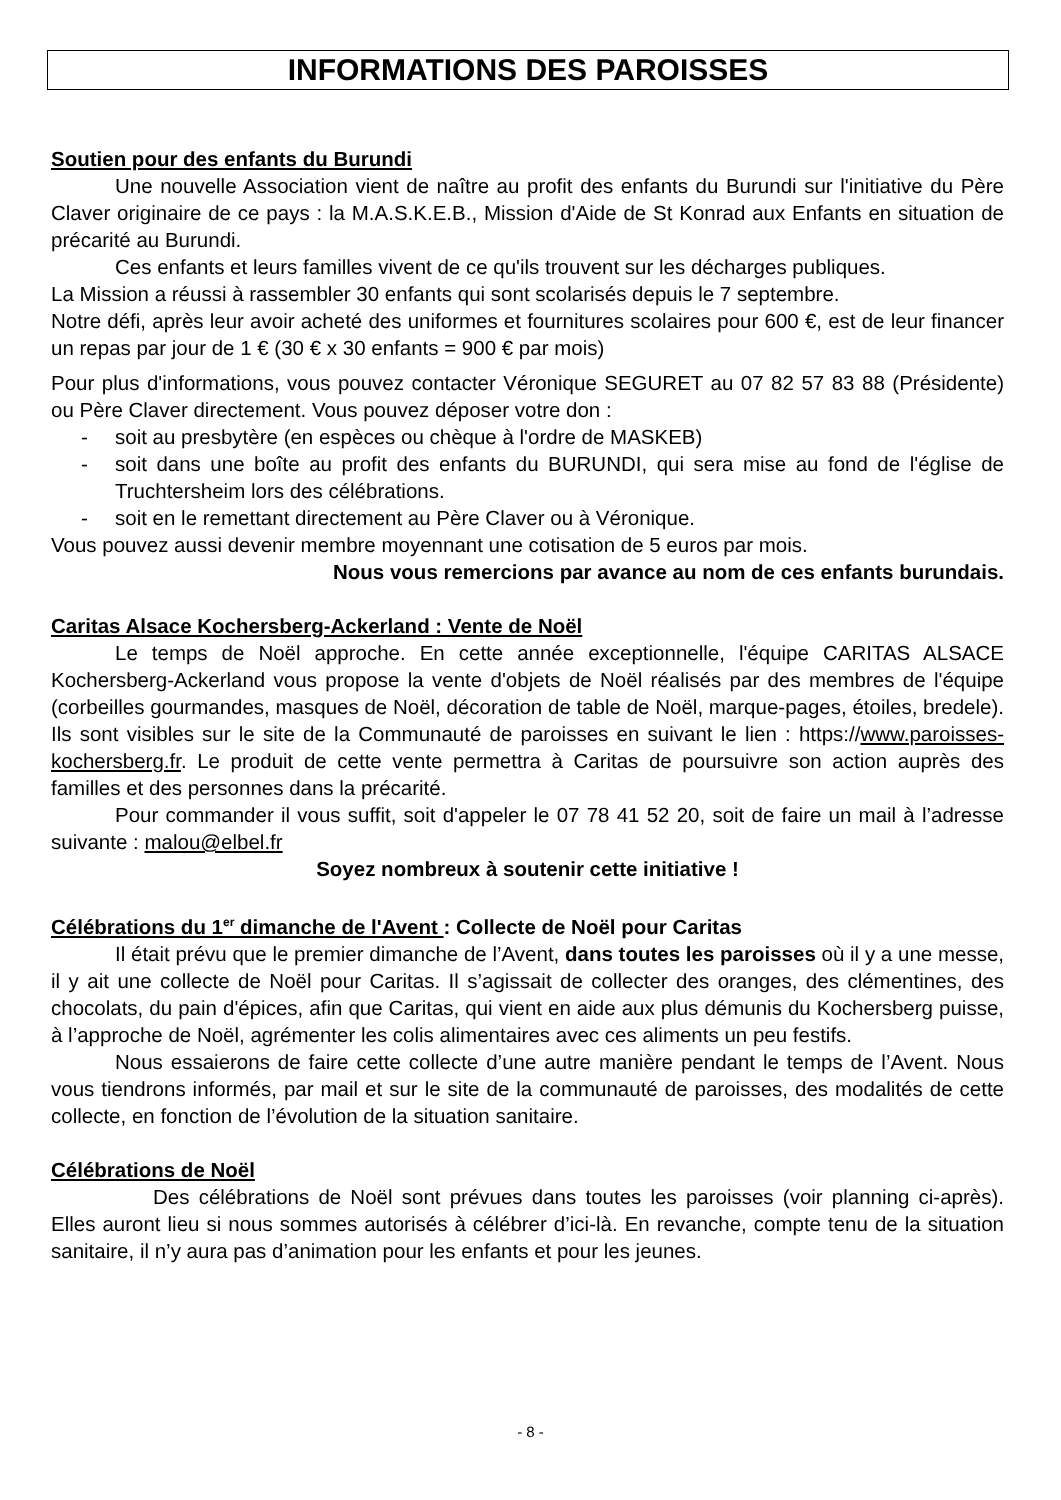INFORMATIONS DES PAROISSES
Soutien pour des enfants du Burundi
Une nouvelle Association vient de naître au profit des enfants du Burundi sur l'initiative du Père Claver originaire de ce pays : la M.A.S.K.E.B., Mission d'Aide de St Konrad aux Enfants en situation de précarité au Burundi.
Ces enfants et leurs familles vivent de ce qu'ils trouvent sur les décharges publiques.
La Mission a réussi à rassembler 30 enfants qui sont scolarisés depuis le 7 septembre.
Notre défi, après leur avoir acheté des uniformes et fournitures scolaires pour 600 €, est de leur financer un repas par jour de 1 € (30 € x 30 enfants = 900 € par mois)
Pour plus d'informations, vous pouvez contacter Véronique SEGURET au 07 82 57 83 88 (Présidente) ou Père Claver directement. Vous pouvez déposer votre don :
- soit au presbytère (en espèces ou chèque à l'ordre de MASKEB)
- soit dans une boîte au profit des enfants du BURUNDI, qui sera mise au fond de l'église de Truchtersheim lors des célébrations.
- soit en le remettant directement au Père Claver ou à Véronique.
Vous pouvez aussi devenir membre moyennant une cotisation de 5 euros par mois.
Nous vous remercions par avance au nom de ces enfants burundais.
Caritas Alsace Kochersberg-Ackerland : Vente de Noël
Le temps de Noël approche. En cette année exceptionnelle, l'équipe CARITAS ALSACE Kochersberg-Ackerland vous propose la vente d'objets de Noël réalisés par des membres de l'équipe (corbeilles gourmandes, masques de Noël, décoration de table de Noël, marque-pages, étoiles, bredele). Ils sont visibles sur le site de la Communauté de paroisses en suivant le lien : https://www.paroisses-kochersberg.fr. Le produit de cette vente permettra à Caritas de poursuivre son action auprès des familles et des personnes dans la précarité.
Pour commander il vous suffit, soit d'appeler le 07 78 41 52 20, soit de faire un mail à l’adresse suivante : malou@elbel.fr
Soyez nombreux à soutenir cette initiative !
Célébrations du 1<sup>er</sup> dimanche de l'Avent : Collecte de Noël pour Caritas
Il était prévu que le premier dimanche de l’Avent, dans toutes les paroisses où il y a une messe, il y ait une collecte de Noël pour Caritas. Il s’agissait de collecter des oranges, des clémentines, des chocolats, du pain d'épices, afin que Caritas, qui vient en aide aux plus démunis du Kochersberg puisse, à l’approche de Noël, agrémenter les colis alimentaires avec ces aliments un peu festifs.
Nous essaierons de faire cette collecte d’une autre manière pendant le temps de l’Avent. Nous vous tiendrons informés, par mail et sur le site de la communauté de paroisses, des modalités de cette collecte, en fonction de l’évolution de la situation sanitaire.
Célébrations de Noël
Des célébrations de Noël sont prévues dans toutes les paroisses (voir planning ci-après). Elles auront lieu si nous sommes autorisés à célébrer d’ici-là. En revanche, compte tenu de la situation sanitaire, il n’y aura pas d’animation pour les enfants et pour les jeunes.
- 8 -